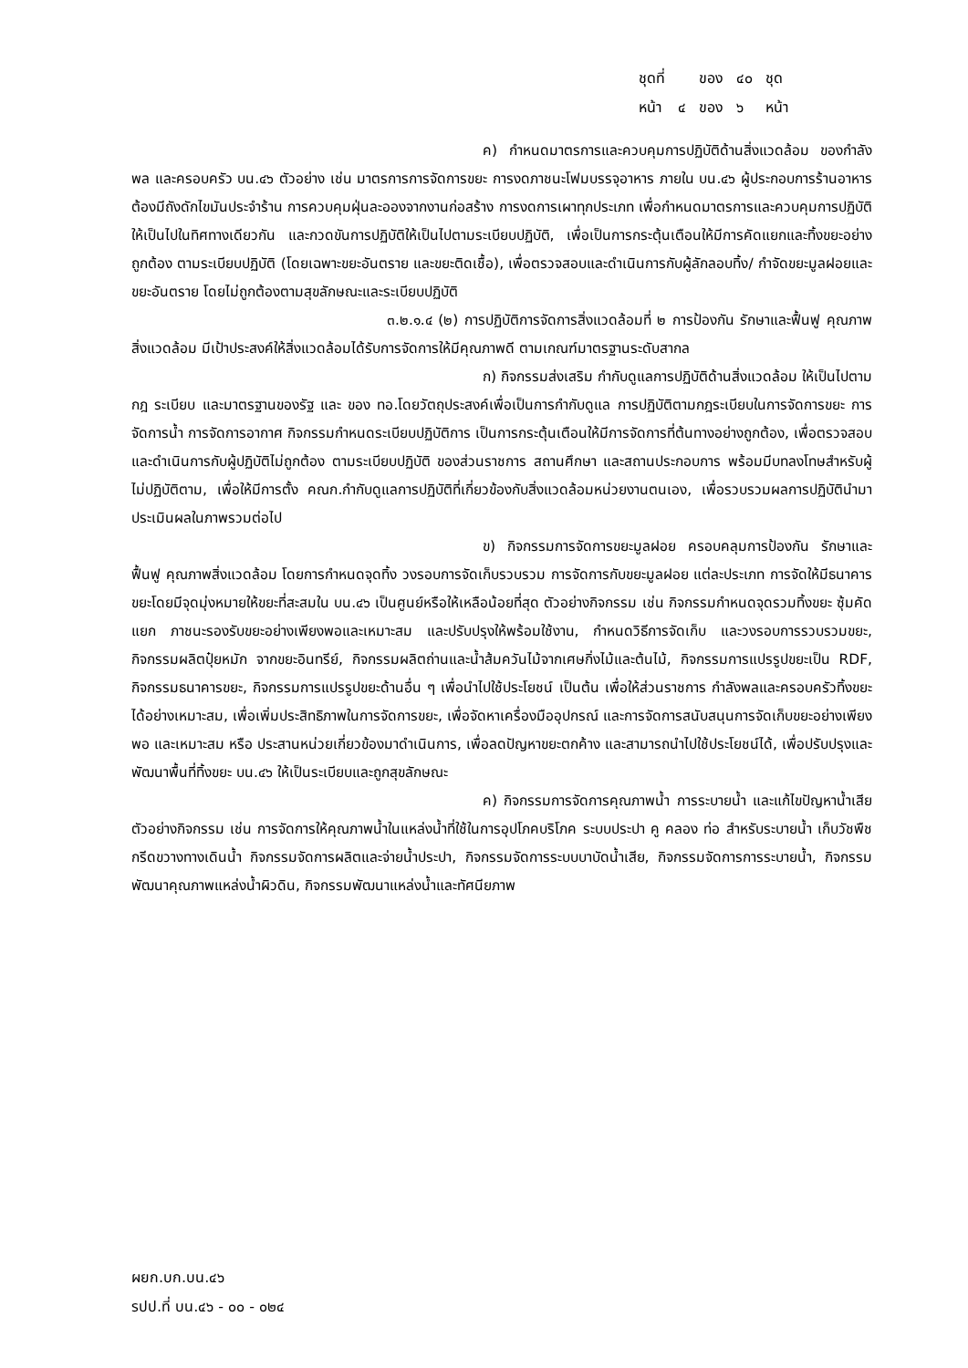| ชุดที่ | | ของ | ๔๐ | ชุด |
| หน้า | ๔ | ของ | ๖ | หน้า |
ค) กำหนดมาตรการและควบคุมการปฏิบัติด้านสิ่งแวดล้อม ของกำลังพล และครอบครัว บน.๔๖ ตัวอย่าง เช่น มาตรการการจัดการขยะ การงดภาชนะโฟมบรรจุอาหาร ภายใน บน.๔๖ ผู้ประกอบการร้านอาหารต้องมีถังดักไขมันประจำร้าน การควบคุมฝุ่นละอองจากงานก่อสร้าง การงดการเผาทุกประเภท เพื่อกำหนดมาตรการและควบคุมการปฏิบัติให้เป็นไปในทิศทางเดียวกัน และกวดขันการปฏิบัติให้เป็นไปตามระเบียบปฏิบัติ, เพื่อเป็นการกระตุ้นเตือนให้มีการคัดแยกและทิ้งขยะอย่างถูกต้อง ตามระเบียบปฏิบัติ (โดยเฉพาะขยะอันตราย และขยะติดเชื้อ), เพื่อตรวจสอบและดำเนินการกับผู้ลักลอบทิ้ง/ กำจัดขยะมูลฝอยและขยะอันตราย โดยไม่ถูกต้องตามสุขลักษณะและระเบียบปฏิบัติ
๓.๒.๑.๔ (๒) การปฏิบัติการจัดการสิ่งแวดล้อมที่ ๒ การป้องกัน รักษาและฟื้นฟู คุณภาพสิ่งแวดล้อม มีเป้าประสงค์ให้สิ่งแวดล้อมได้รับการจัดการให้มีคุณภาพดี ตามเกณฑ์มาตรฐานระดับสากล
ก) กิจกรรมส่งเสริม กำกับดูแลการปฏิบัติด้านสิ่งแวดล้อม ให้เป็นไปตาม กฎ ระเบียบ และมาตรฐานของรัฐ และ ของ ทอ.โดยวัตถุประสงค์เพื่อเป็นการกำกับดูแล การปฏิบัติตามกฎระเบียบในการจัดการขยะ การจัดการน้ำ การจัดการอากาศ กิจกรรมกำหนดระเบียบปฏิบัติการ เป็นการกระตุ้นเตือนให้มีการจัดการที่ต้นทางอย่างถูกต้อง, เพื่อตรวจสอบและดำเนินการกับผู้ปฏิบัติไม่ถูกต้อง ตามระเบียบปฏิบัติ ของส่วนราชการ สถานศึกษา และสถานประกอบการ พร้อมมีบทลงโทษสำหรับผู้ไม่ปฏิบัติตาม, เพื่อให้มีการตั้ง คณก.กำกับดูแลการปฏิบัติที่เกี่ยวข้องกับสิ่งแวดล้อมหน่วยงานตนเอง, เพื่อรวบรวมผลการปฏิบัตินำมาประเมินผลในภาพรวมต่อไป
ข) กิจกรรมการจัดการขยะมูลฝอย ครอบคลุมการป้องกัน รักษาและฟื้นฟู คุณภาพสิ่งแวดล้อม โดยการกำหนดจุดทิ้ง วงรอบการจัดเก็บรวบรวม การจัดการกับขยะมูลฝอย แต่ละประเภท การจัดให้มีธนาคารขยะโดยมีจุดมุ่งหมายให้ขยะที่สะสมใน บน.๔๖ เป็นศูนย์หรือให้เหลือน้อยที่สุด ตัวอย่างกิจกรรม เช่น กิจกรรมกำหนดจุดรวมทิ้งขยะ ซุ้มคัดแยก ภาชนะรองรับขยะอย่างเพียงพอและเหมาะสม และปรับปรุงให้พร้อมใช้งาน, กำหนดวิธีการจัดเก็บ และวงรอบการรวบรวมขยะ, กิจกรรมผลิตปุ๋ยหมัก จากขยะอินทรีย์, กิจกรรมผลิตถ่านและน้ำส้มควันไม้จากเศษกิ่งไม้และต้นไม้, กิจกรรมการแปรรูปขยะเป็น RDF, กิจกรรมธนาคารขยะ, กิจกรรมการแปรรูปขยะด้านอื่น ๆ เพื่อนำไปใช้ประโยชน์ เป็นต้น เพื่อให้ส่วนราชการ กำลังพลและครอบครัวทิ้งขยะได้อย่างเหมาะสม, เพื่อเพิ่มประสิทธิภาพในการจัดการขยะ, เพื่อจัดหาเครื่องมืออุปกรณ์ และการจัดการสนับสนุนการจัดเก็บขยะอย่างเพียงพอ และเหมาะสม หรือ ประสานหน่วยเกี่ยวข้องมาดำเนินการ, เพื่อลดปัญหาขยะตกค้าง และสามารถนำไปใช้ประโยชน์ได้, เพื่อปรับปรุงและพัฒนาพื้นที่ทิ้งขยะ บน.๔๖ ให้เป็นระเบียบและถูกสุขลักษณะ
ค) กิจกรรมการจัดการคุณภาพน้ำ การระบายน้ำ และแก้ไขปัญหาน้ำเสีย ตัวอย่างกิจกรรม เช่น การจัดการให้คุณภาพน้ำในแหล่งน้ำที่ใช้ในการอุปโภคบริโภค ระบบประปา คู คลอง ท่อ สำหรับระบายน้ำ เก็บวัชพืชกรีดขวางทางเดินน้ำ กิจกรรมจัดการผลิตและจ่ายน้ำประปา, กิจกรรมจัดการระบบบาบัดน้ำเสีย, กิจกรรมจัดการการระบายน้ำ, กิจกรรมพัฒนาคุณภาพแหล่งน้ำผิวดิน, กิจกรรมพัฒนาแหล่งน้ำและทัศนียภาพ
ผยก.บก.บน.๔๖
รปป.ที่ บน.๔๖ - ๐๐ - ๐๒๔